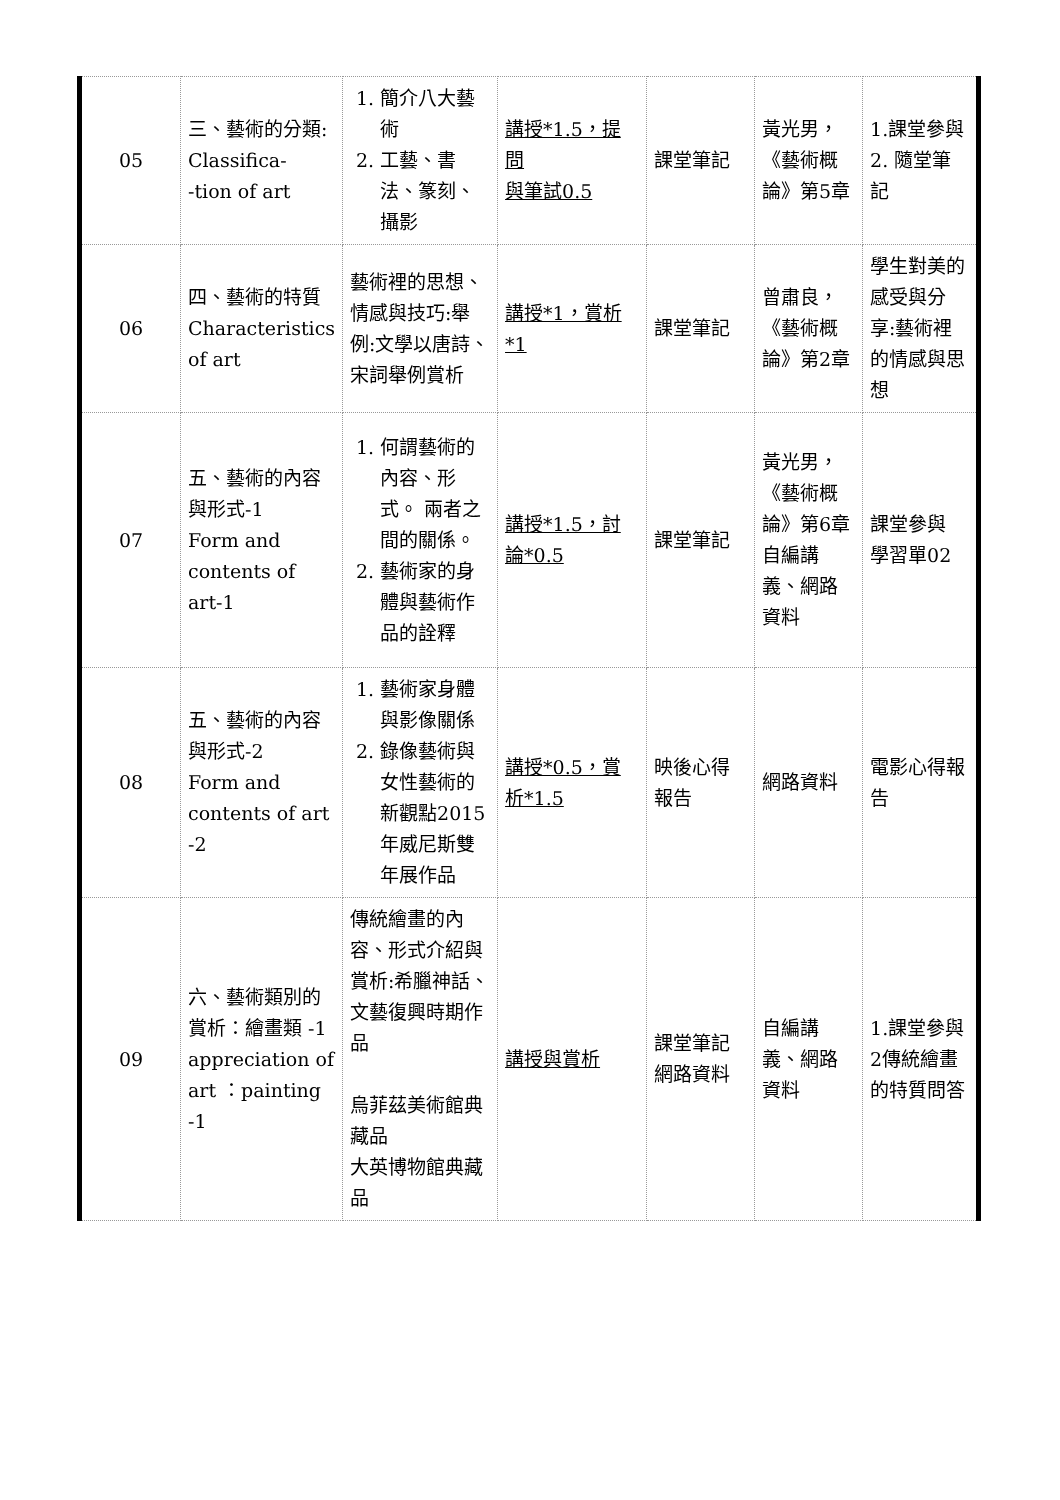| 05 | 三、藝術的分類: Classifica- -tion of art | 1. 簡介八大藝術 2. 工藝、書法、篆刻、攝影 | 講授*1.5，提問 與筆試0.5 | 課堂筆記 | 黃光男，《藝術概論》第5章 | 1.課堂參與 2. 隨堂筆記 |
| 06 | 四、藝術的特質 Characteristics of art | 藝術裡的思想、情感與技巧:舉例:文學以唐詩、宋詞舉例賞析 | 講授*1，賞析*1 | 課堂筆記 | 曾肅良，《藝術概論》第2章 | 學生對美的感受與分享:藝術裡的情感與思想 |
| 07 | 五、藝術的內容與形式-1 Form and contents of art-1 | 1. 何謂藝術的內容、形式。 兩者之間的關係。 2. 藝術家的身體與藝術作品的詮釋 | 講授*1.5，討論*0.5 | 課堂筆記 | 黃光男，《藝術概論》第6章自編講義、網路資料 | 課堂參與 學習單02 |
| 08 | 五、藝術的內容與形式-2 Form and contents of art -2 | 1. 藝術家身體與影像關係 2. 錄像藝術與女性藝術的新觀點2015年威尼斯雙年展作品 | 講授*0.5，賞析*1.5 | 映後心得報告 | 網路資料 | 電影心得報告 |
| 09 | 六、藝術類別的賞析：繪畫類 -1 appreciation of art ：painting -1 | 傳統繪畫的內容、形式介紹與賞析:希臘神話、文藝復興時期作品 烏菲茲美術館典藏品 大英博物館典藏品 | 講授與賞析 | 課堂筆記 網路資料 | 自編講義、網路資料 | 1.課堂參與 2傳統繪畫的特質問答 |